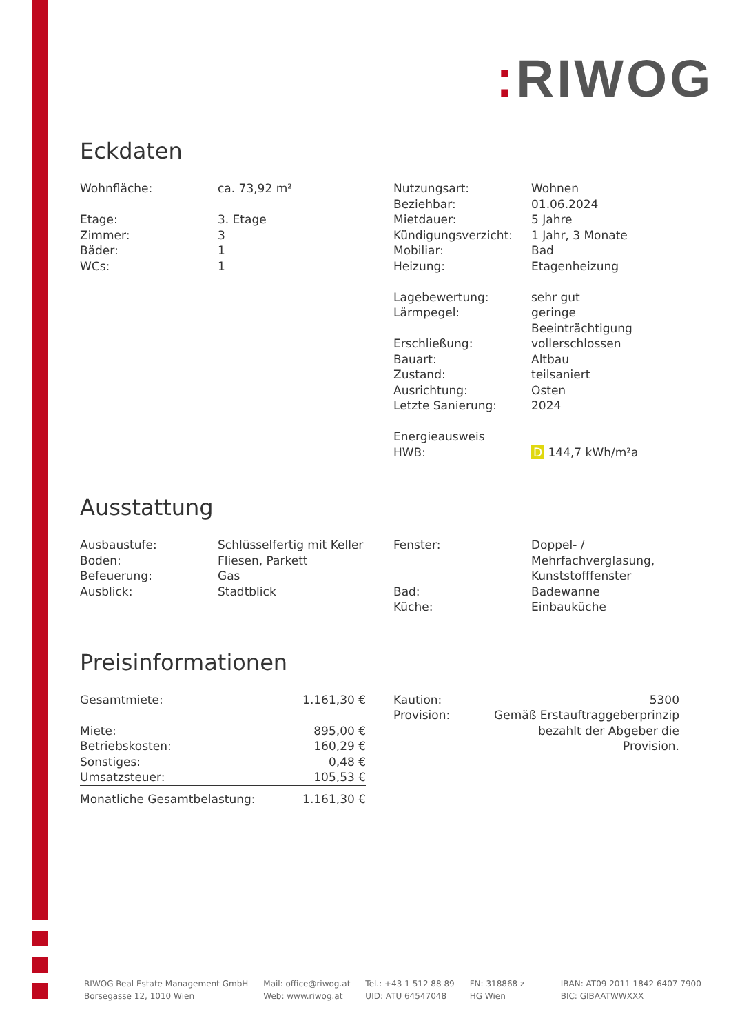: RIWOG
Eckdaten
| Wohnfläche: | ca. 73,92 m² |
| Etage: | 3. Etage |
| Zimmer: | 3 |
| Bäder: | 1 |
| WCs: | 1 |
| Nutzungsart: | Wohnen |
| Beziehbar: | 01.06.2024 |
| Mietdauer: | 5 Jahre |
| Kündigungsverzicht: | 1 Jahr, 3 Monate |
| Mobiliar: | Bad |
| Heizung: | Etagenheizung |
| Lagebewertung: | sehr gut |
| Lärmpegel: | geringe Beeinträchtigung |
| Erschließung: | vollerschlossen |
| Bauart: | Altbau |
| Zustand: | teilsaniert |
| Ausrichtung: | Osten |
| Letzte Sanierung: | 2024 |
| Energieausweis | |
| HWB: | D 144,7 kWh/m²a |
Ausstattung
| Ausbaustufe: | Schlüsselfertig mit Keller |
| Boden: | Fliesen, Parkett |
| Befeuerung: | Gas |
| Ausblick: | Stadtblick |
| Fenster: | Doppel- / Mehrfachverglasung, Kunststofffenster |
| Bad: | Badewanne |
| Küche: | Einbauküche |
Preisinformationen
| Gesamtmiete: | 1.161,30 € |
| Miete: | 895,00 € |
| Betriebskosten: | 160,29 € |
| Sonstiges: | 0,48 € |
| Umsatzsteuer: | 105,53 € |
| Monatliche Gesamtbelastung: | 1.161,30 € |
| Kaution: | 5300 |
| Provision: | Gemäß Erstauftraggeberprinzip bezahlt der Abgeber die Provision. |
RIWOG Real Estate Management GmbH
Börsegasse 12, 1010 Wien
Mail: office@riwog.at
Web: www.riwog.at
Tel.: +43 1 512 88 89
UID: ATU 64547048
FN: 318868 z
HG Wien
IBAN: AT09 2011 1842 6407 7900
BIC: GIBAATWWXXX